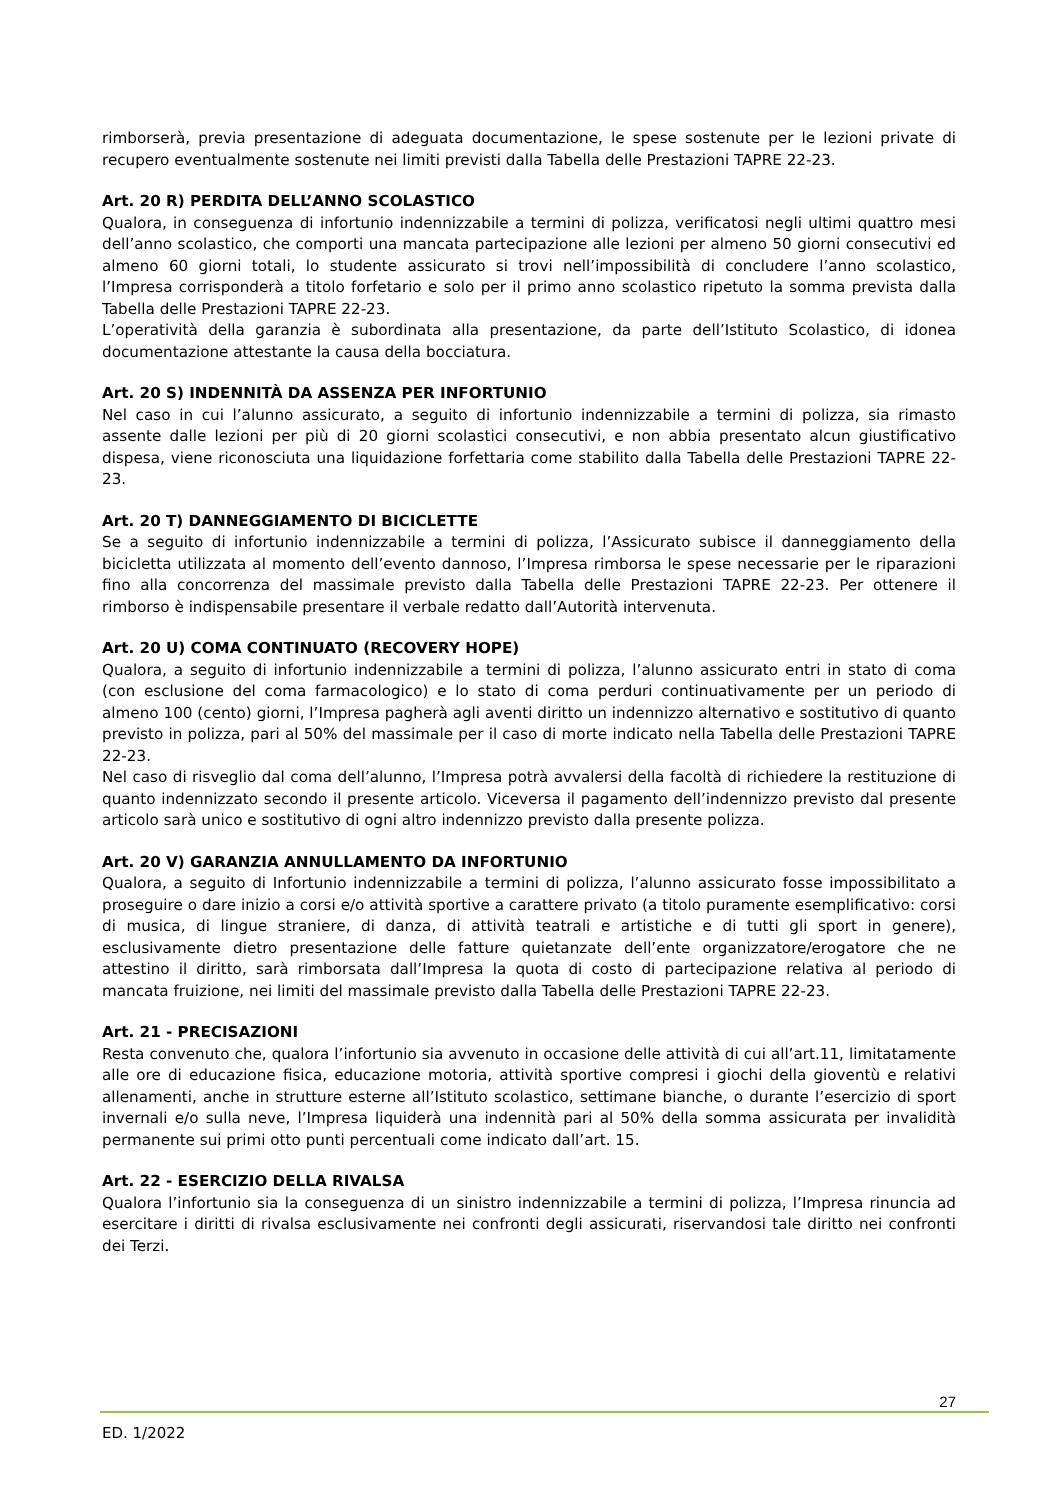rimborserà, previa presentazione di adeguata documentazione, le spese sostenute per le lezioni private di recupero eventualmente sostenute nei limiti previsti dalla Tabella delle Prestazioni TAPRE 22-23.
Art. 20 R) PERDITA DELL’ANNO SCOLASTICO
Qualora, in conseguenza di infortunio indennizzabile a termini di polizza, verificatosi negli ultimi quattro mesi dell’anno scolastico, che comporti una mancata partecipazione alle lezioni per almeno 50 giorni consecutivi ed almeno 60 giorni totali, lo studente assicurato si trovi nell’impossibilità di concludere l’anno scolastico, l’Impresa corrisponderà a titolo forfetario e solo per il primo anno scolastico ripetuto la somma prevista dalla Tabella delle Prestazioni TAPRE 22-23.
L’operatività della garanzia è subordinata alla presentazione, da parte dell’Istituto Scolastico, di idonea documentazione attestante la causa della bocciatura.
Art. 20 S) INDENNITÀ DA ASSENZA PER INFORTUNIO
Nel caso in cui l’alunno assicurato, a seguito di infortunio indennizzabile a termini di polizza, sia rimasto assente dalle lezioni per più di 20 giorni scolastici consecutivi, e non abbia presentato alcun giustificativo dispesa, viene riconosciuta una liquidazione forfettaria come stabilito dalla Tabella delle Prestazioni TAPRE 22-23.
Art. 20 T) DANNEGGIAMENTO DI BICICLETTE
Se a seguito di infortunio indennizzabile a termini di polizza, l’Assicurato subisce il danneggiamento della bicicletta utilizzata al momento dell’evento dannoso, l’Impresa rimborsa le spese necessarie per le riparazioni fino alla concorrenza del massimale previsto dalla Tabella delle Prestazioni TAPRE 22-23. Per ottenere il rimborso è indispensabile presentare il verbale redatto dall’Autorità intervenuta.
Art. 20 U) COMA CONTINUATO (RECOVERY HOPE)
Qualora, a seguito di infortunio indennizzabile a termini di polizza, l’alunno assicurato entri in stato di coma (con esclusione del coma farmacologico) e lo stato di coma perduri continuativamente per un periodo di almeno 100 (cento) giorni, l’Impresa pagherà agli aventi diritto un indennizzo alternativo e sostitutivo di quanto previsto in polizza, pari al 50% del massimale per il caso di morte indicato nella Tabella delle Prestazioni TAPRE 22-23.
Nel caso di risveglio dal coma dell’alunno, l’Impresa potrà avvalersi della facoltà di richiedere la restituzione di quanto indennizzato secondo il presente articolo. Viceversa il pagamento dell’indennizzo previsto dal presente articolo sarà unico e sostitutivo di ogni altro indennizzo previsto dalla presente polizza.
Art. 20 V) GARANZIA ANNULLAMENTO DA INFORTUNIO
Qualora, a seguito di Infortunio indennizzabile a termini di polizza, l’alunno assicurato fosse impossibilitato a proseguire o dare inizio a corsi e/o attività sportive a carattere privato (a titolo puramente esemplificativo: corsi di musica, di lingue straniere, di danza, di attività teatrali e artistiche e di tutti gli sport in genere), esclusivamente dietro presentazione delle fatture quietanzate dell’ente organizzatore/erogatore che ne attestino il diritto, sarà rimborsata dall’Impresa la quota di costo di partecipazione relativa al periodo di mancata fruizione, nei limiti del massimale previsto dalla Tabella delle Prestazioni TAPRE 22-23.
Art. 21 - PRECISAZIONI
Resta convenuto che, qualora l’infortunio sia avvenuto in occasione delle attività di cui all’art.11, limitatamente alle ore di educazione fisica, educazione motoria, attività sportive compresi i giochi della gioventù e relativi allenamenti, anche in strutture esterne all’Istituto scolastico, settimane bianche, o durante l’esercizio di sport invernali e/o sulla neve, l’Impresa liquiderà una indennità pari al 50% della somma assicurata per invalidità permanente sui primi otto punti percentuali come indicato dall’art. 15.
Art. 22 - ESERCIZIO DELLA RIVALSA
Qualora l’infortunio sia la conseguenza di un sinistro indennizzabile a termini di polizza, l’Impresa rinuncia ad esercitare i diritti di rivalsa esclusivamente nei confronti degli assicurati, riservandosi tale diritto nei confronti dei Terzi.
27
ED. 1/2022